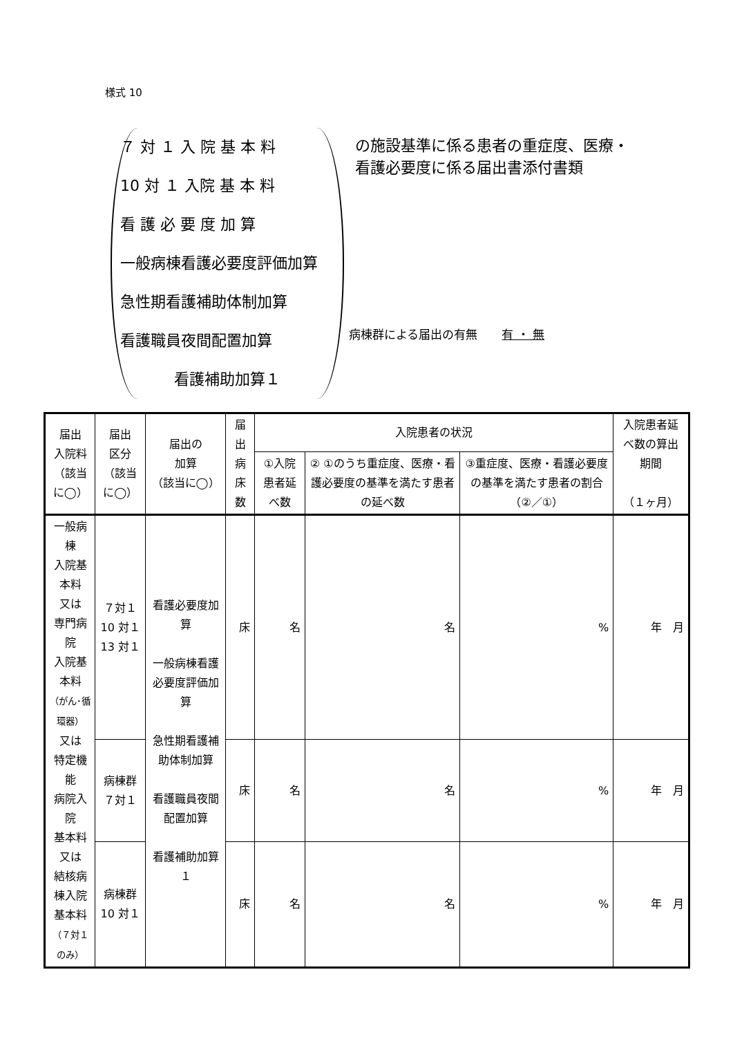様式 10
７ 対 １ 入 院 基 本 料
10 対 １ 入院 基 本 料
看 護 必 要 度 加 算
一般病棟看護必要度評価加算
急性期看護補助体制加算
看護職員夜間配置加算
看護補助加算１
の施設基準に係る患者の重症度、医療・看護必要度に係る届出書添付書類
病棟群による届出の有無 有 ・ 無
| 届出 入院料 （該当に◯） | 届出 区分 （該当に◯） | 届出の 加算 （該当に◯） | 届出 病床数 | 入院患者の状況 | | | 入院患者延べ数の算出期間 （１ヶ月） |
| --- | --- | --- | --- | --- | --- | --- | --- |
| | | | | ①入院患者延べ数 | ② ①のうち重症度、医療・看護必要度の基準を満たす患者の延べ数 | ③重症度、医療・看護必要度の基準を満たす患者の割合（②／①） | |
| 一般病棟 入院基本料 又は 専門病院 入院基本料 （がん･循環器） 又は 特定機能 病院入院 基本料 又は 結核病棟入院 基本料 （７対１のみ） | ７対１ 10 対１ 13 対１ | 看護必要度加算 一般病棟看護必要度評価加算 急性期看護補助体制加算 看護職員夜間配置加算 看護補助加算１ | 床 | 名 | 名 | % | 年 月 |
| | 病棟群 ７対１ | | 床 | 名 | 名 | % | 年 月 |
| | 病棟群 10 対１ | | 床 | 名 | 名 | % | 年 月 |